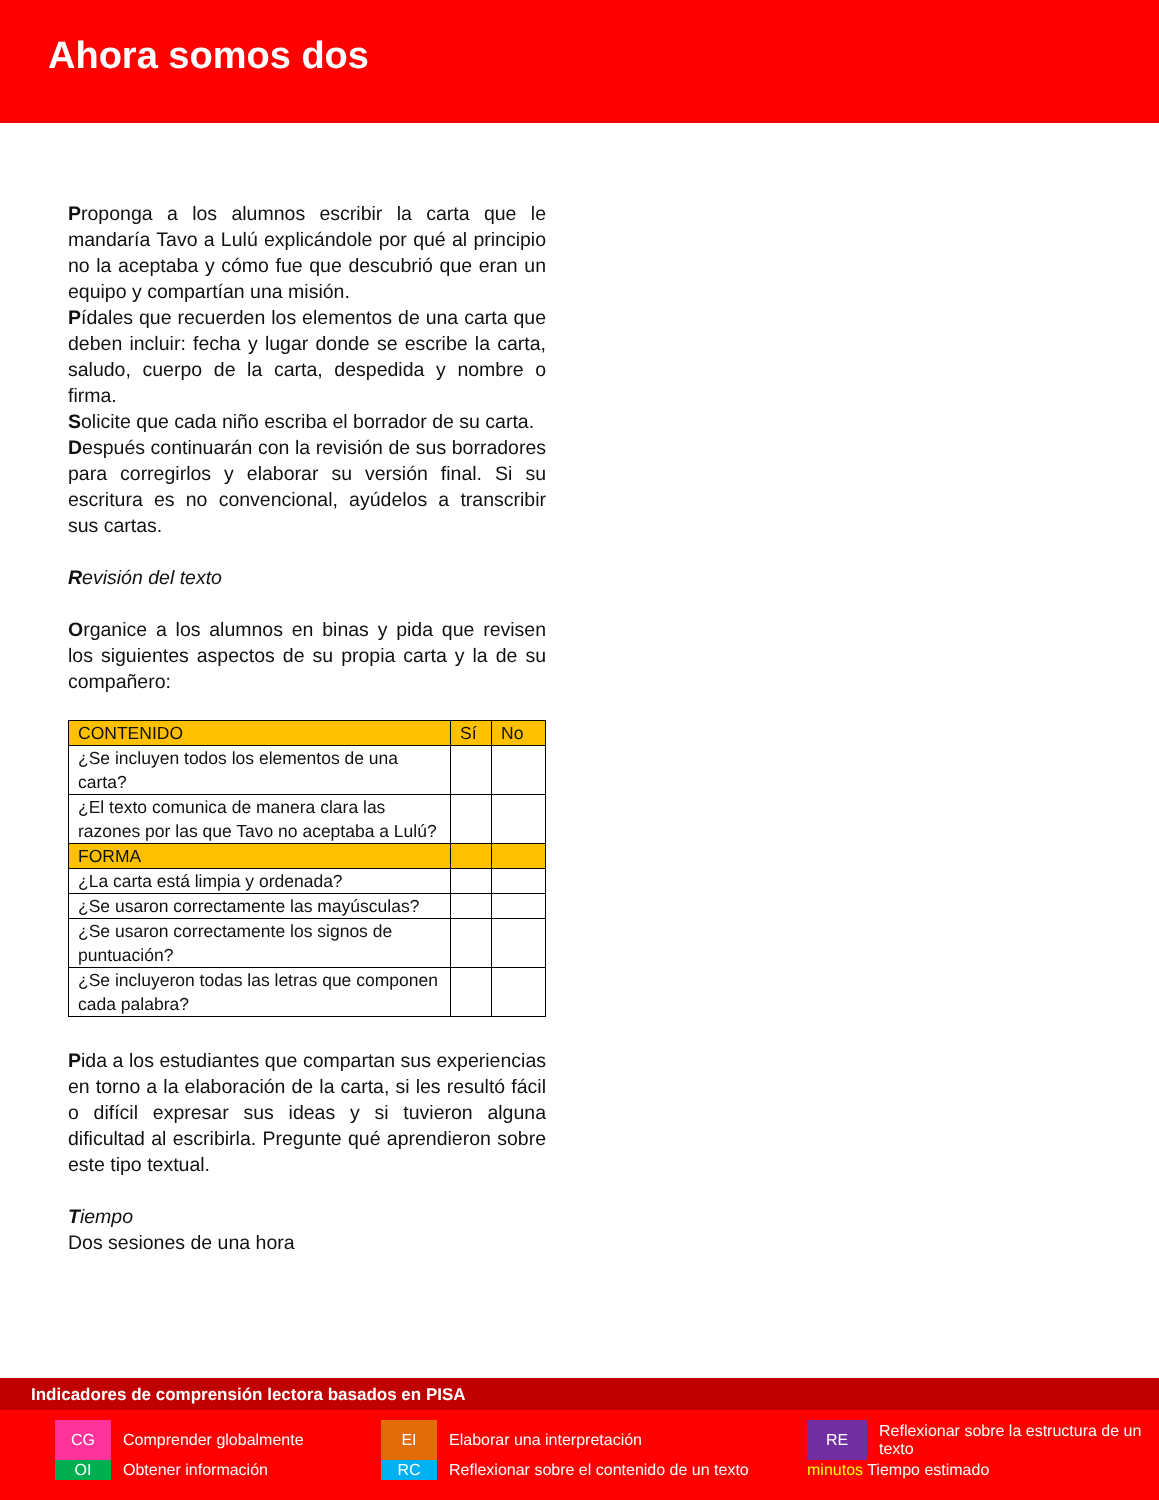Ahora somos dos
Proponga a los alumnos escribir la carta que le mandaría Tavo a Lulú explicándole por qué al principio no la aceptaba y cómo fue que descubrió que eran un equipo y compartían una misión.
Pídales que recuerden los elementos de una carta que deben incluir: fecha y lugar donde se escribe la carta, saludo, cuerpo de la carta, despedida y nombre o firma.
Solicite que cada niño escriba el borrador de su carta.
Después continuarán con la revisión de sus borradores para corregirlos y elaborar su versión final. Si su escritura es no convencional, ayúdelos a transcribir sus cartas.
Revisión del texto
Organice a los alumnos en binas y pida que revisen los siguientes aspectos de su propia carta y la de su compañero:
| CONTENIDO | Sí | No |
| ¿Se incluyen todos los elementos de una carta? | | |
| ¿El texto comunica de manera clara las razones por las que Tavo no aceptaba a Lulú? | | |
| FORMA | | |
| ¿La carta está limpia y ordenada? | | |
| ¿Se usaron correctamente las mayúsculas? | | |
| ¿Se usaron correctamente los signos de puntuación? | | |
| ¿Se incluyeron todas las letras que componen cada palabra? | | |
Pida a los estudiantes que compartan sus experiencias en torno a la elaboración de la carta, si les resultó fácil o difícil expresar sus ideas y si tuvieron alguna dificultad al escribirla. Pregunte qué aprendieron sobre este tipo textual.
Tiempo
Dos sesiones de una hora
Indicadores de comprensión lectora basados en PISA
CG
Comprender globalmente
EI
Elaborar una interpretación
RE
Reflexionar sobre la estructura de un texto
OI
Obtener información
RC
Reflexionar sobre el contenido de un texto
minutos Tiempo estimado